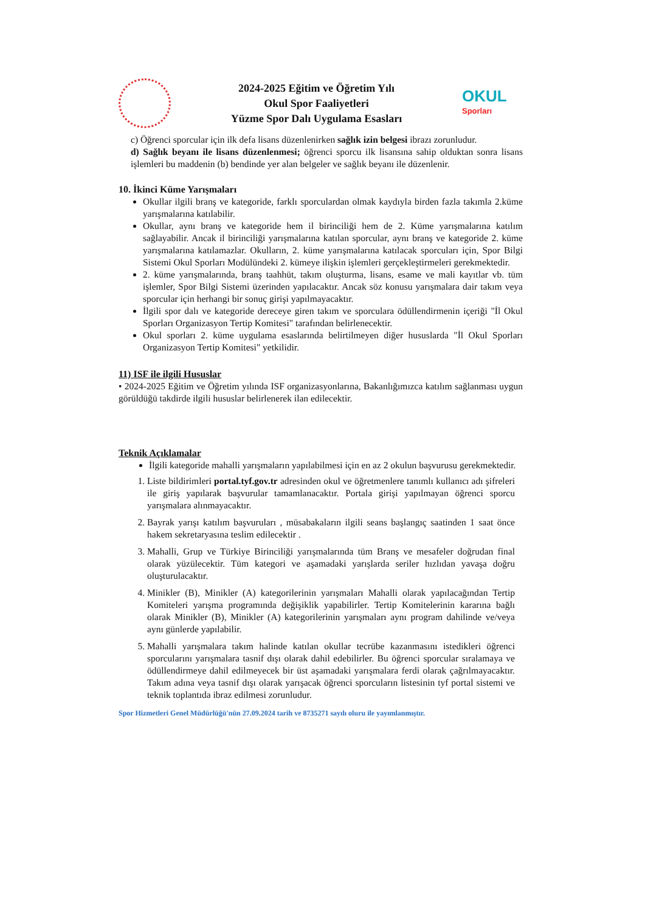2024-2025 Eğitim ve Öğretim Yılı
Okul Spor Faaliyetleri
Yüzme Spor Dalı Uygulama Esasları
OKUL
Sporları
c) Öğrenci sporcular için ilk defa lisans düzenlenirken sağlık izin belgesi ibrazı zorunludur.
d) Sağlık beyanı ile lisans düzenlenmesi; öğrenci sporcu ilk lisansına sahip olduktan sonra lisans işlemleri bu maddenin (b) bendinde yer alan belgeler ve sağlık beyanı ile düzenlenir.
10. İkinci Küme Yarışmaları
Okullar ilgili branş ve kategoride, farklı sporculardan olmak kaydıyla birden fazla takımla 2.küme yarışmalarına katılabilir.
Okullar, aynı branş ve kategoride hem il birinciliği hem de 2. Küme yarışmalarına katılım sağlayabilir. Ancak il birinciliği yarışmalarına katılan sporcular, aynı branş ve kategoride 2. küme yarışmalarına katılamazlar. Okulların, 2. küme yarışmalarına katılacak sporcuları için, Spor Bilgi Sistemi Okul Sporları Modülündeki 2. kümeye ilişkin işlemleri gerçekleştirmeleri gerekmektedir.
2. küme yarışmalarında, branş taahhüt, takım oluşturma, lisans, esame ve mali kayıtlar vb. tüm işlemler, Spor Bilgi Sistemi üzerinden yapılacaktır. Ancak söz konusu yarışmalara dair takım veya sporcular için herhangi bir sonuç girişi yapılmayacaktır.
İlgili spor dalı ve kategoride dereceye giren takım ve sporculara ödüllendirmenin içeriği "İl Okul Sporları Organizasyon Tertip Komitesi" tarafından belirlenecektir.
Okul sporları 2. küme uygulama esaslarında belirtilmeyen diğer hususlarda "İl Okul Sporları Organizasyon Tertip Komitesi" yetkilidir.
11) ISF ile ilgili Hususlar
• 2024-2025 Eğitim ve Öğretim yılında ISF organizasyonlarına, Bakanlığımızca katılım sağlanması uygun görüldüğü takdirde ilgili hususlar belirlenerek ilan edilecektir.
Teknik Açıklamalar
İlgili kategoride mahalli yarışmaların yapılabilmesi için en az 2 okulun başvurusu gerekmektedir.
1. Liste bildirimleri portal.tyf.gov.tr adresinden okul ve öğretmenlere tanımlı kullanıcı adı şifreleri ile giriş yapılarak başvurular tamamlanacaktır. Portala girişi yapılmayan öğrenci sporcu yarışmalara alınmayacaktır.
2. Bayrak yarışı katılım başvuruları , müsabakaların ilgili seans başlangıç saatinden 1 saat önce hakem sekretaryasına teslim edilecektir .
3. Mahalli, Grup ve Türkiye Birinciliği yarışmalarında tüm Branş ve mesafeler doğrudan final olarak yüzülecektir. Tüm kategori ve aşamadaki yarışlarda seriler hızlıdan yavaşa doğru oluşturulacaktır.
4. Minikler (B), Minikler (A) kategorilerinin yarışmaları Mahalli olarak yapılacağından Tertip Komiteleri yarışma programında değişiklik yapabilirler. Tertip Komitelerinin kararına bağlı olarak Minikler (B), Minikler (A) kategorilerinin yarışmaları aynı program dahilinde ve/veya aynı günlerde yapılabilir.
5. Mahalli yarışmalara takım halinde katılan okullar tecrübe kazanmasını istedikleri öğrenci sporcularını yarışmalara tasnif dışı olarak dahil edebilirler. Bu öğrenci sporcular sıralamaya ve ödüllendirmeye dahil edilmeyecek bir üst aşamadaki yarışmalara ferdi olarak çağrılmayacaktır. Takım adına veya tasnif dışı olarak yarışacak öğrenci sporcuların listesinin tyf portal sistemi ve teknik toplantıda ibraz edilmesi zorunludur.
Spor Hizmetleri Genel Müdürlüğü'nün 27.09.2024 tarih ve 8735271 sayılı oluru ile yayımlanmıştır.